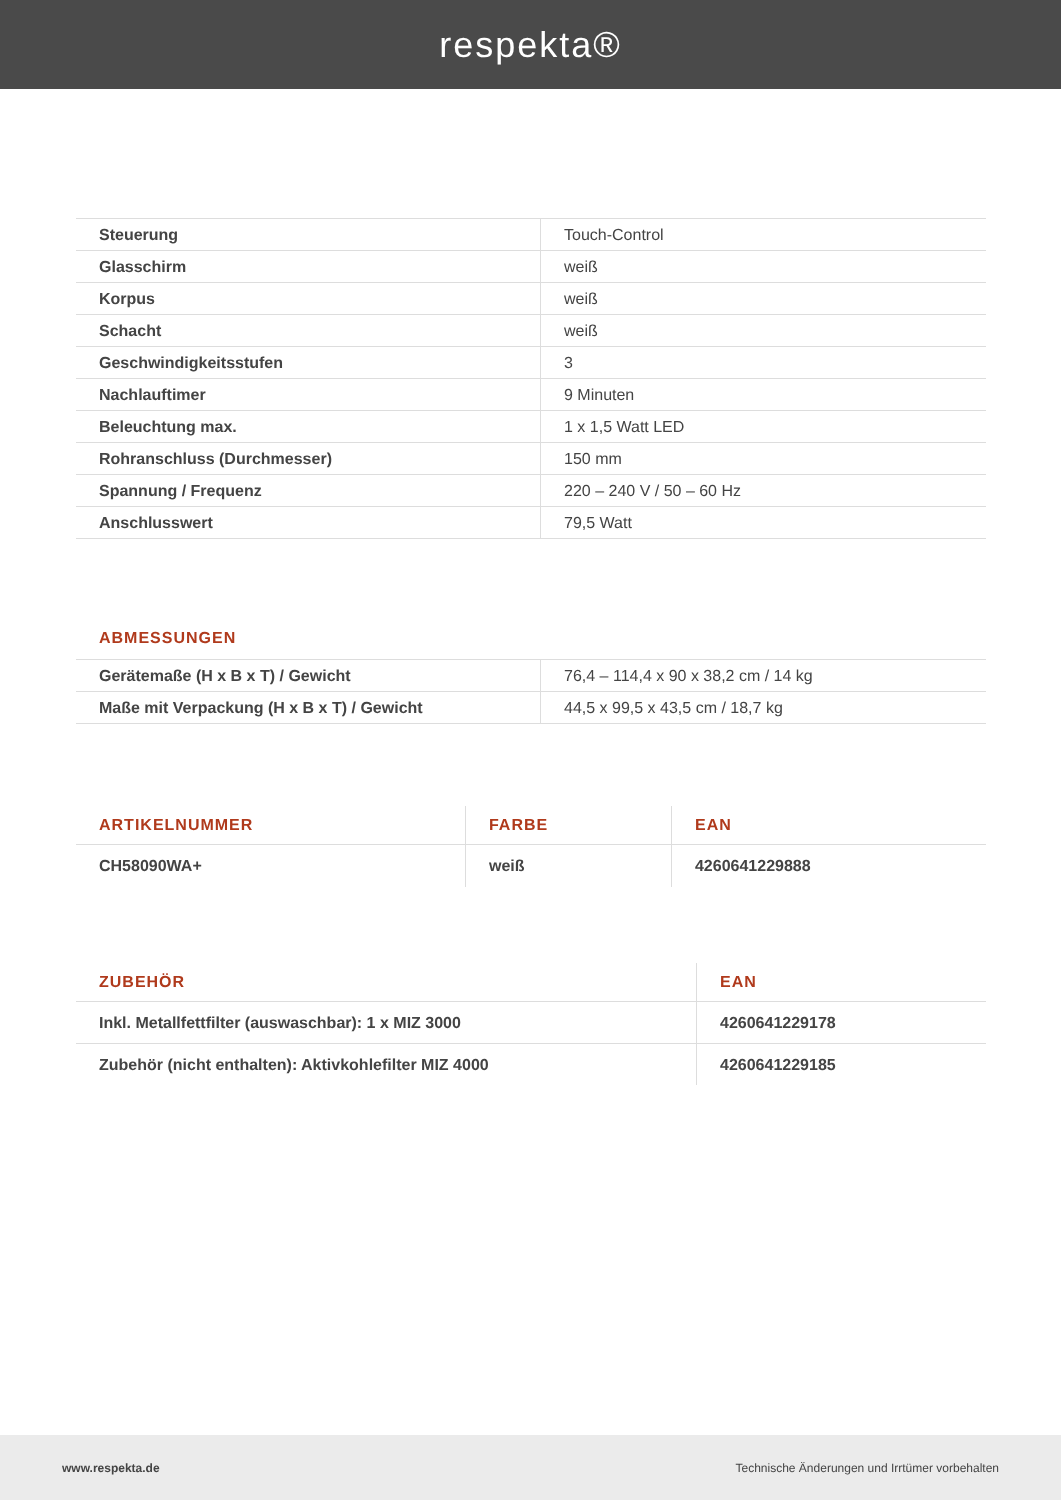respekta®
| Steuerung | Touch-Control |
| Glasschirm | weiß |
| Korpus | weiß |
| Schacht | weiß |
| Geschwindigkeitsstufen | 3 |
| Nachlauftimer | 9 Minuten |
| Beleuchtung max. | 1 x 1,5 Watt LED |
| Rohranschluss (Durchmesser) | 150 mm |
| Spannung / Frequenz | 220 – 240 V / 50 – 60 Hz |
| Anschlusswert | 79,5 Watt |
ABMESSUNGEN
| Gerätemaße (H x B x T) / Gewicht | 76,4 – 114,4 x 90 x 38,2 cm / 14 kg |
| Maße mit Verpackung (H x B x T) / Gewicht | 44,5 x 99,5 x 43,5 cm / 18,7 kg |
| ARTIKELNUMMER | FARBE | EAN |
| --- | --- | --- |
| CH58090WA+ | weiß | 4260641229888 |
| ZUBEHÖR | EAN |
| --- | --- |
| Inkl. Metallfettfilter (auswaschbar): 1 x MIZ 3000 | 4260641229178 |
| Zubehör (nicht enthalten): Aktivkohlefilter MIZ 4000 | 4260641229185 |
www.respekta.de Technische Änderungen und Irrtümer vorbehalten